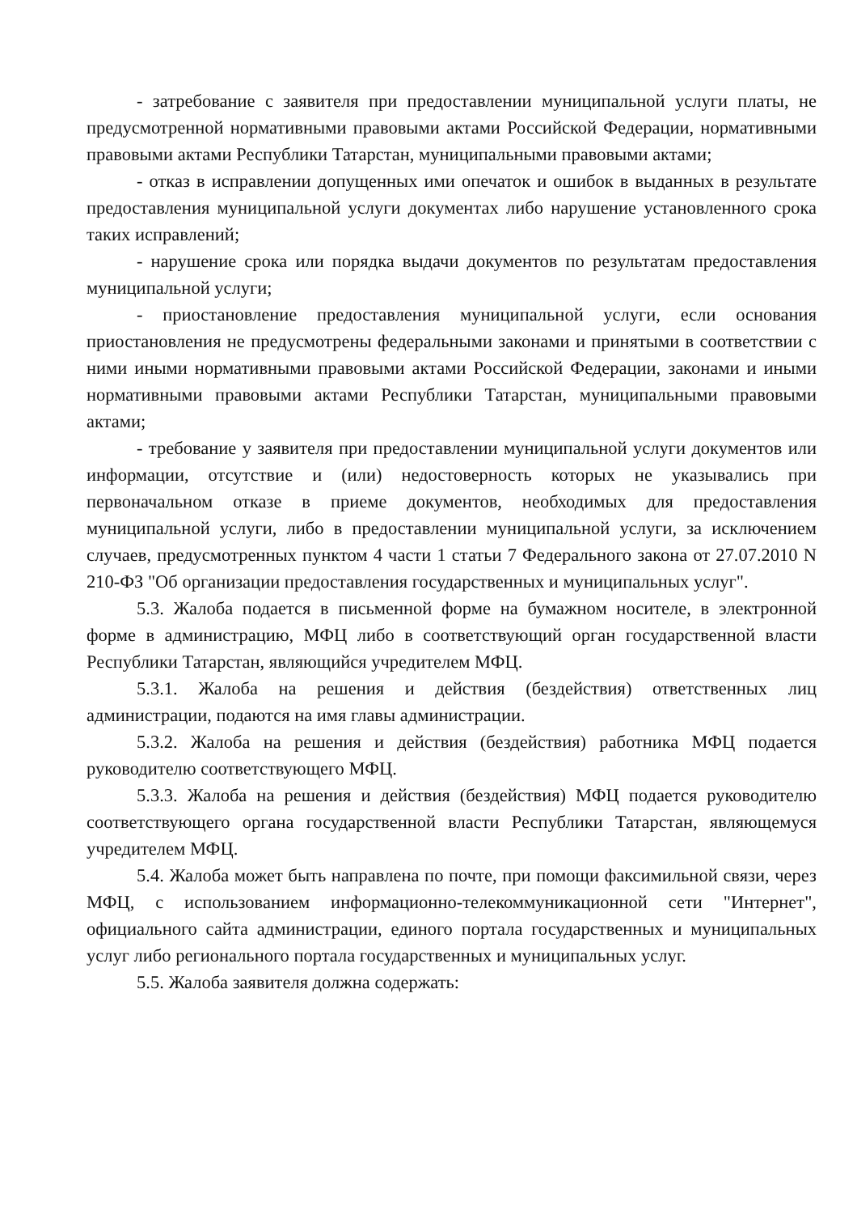- затребование с заявителя при предоставлении муниципальной услуги платы, не предусмотренной нормативными правовыми актами Российской Федерации, нормативными правовыми актами Республики Татарстан, муниципальными правовыми актами;
- отказ в исправлении допущенных ими опечаток и ошибок в выданных в результате предоставления муниципальной услуги документах либо нарушение установленного срока таких исправлений;
- нарушение срока или порядка выдачи документов по результатам предоставления муниципальной услуги;
- приостановление предоставления муниципальной услуги, если основания приостановления не предусмотрены федеральными законами и принятыми в соответствии с ними иными нормативными правовыми актами Российской Федерации, законами и иными нормативными правовыми актами Республики Татарстан, муниципальными правовыми актами;
- требование у заявителя при предоставлении муниципальной услуги документов или информации, отсутствие и (или) недостоверность которых не указывались при первоначальном отказе в приеме документов, необходимых для предоставления муниципальной услуги, либо в предоставлении муниципальной услуги, за исключением случаев, предусмотренных пунктом 4 части 1 статьи 7 Федерального закона от 27.07.2010 N 210-ФЗ "Об организации предоставления государственных и муниципальных услуг".
5.3. Жалоба подается в письменной форме на бумажном носителе, в электронной форме в администрацию, МФЦ либо в соответствующий орган государственной власти Республики Татарстан, являющийся учредителем МФЦ.
5.3.1. Жалоба на решения и действия (бездействия) ответственных лиц администрации, подаются на имя главы администрации.
5.3.2. Жалоба на решения и действия (бездействия) работника МФЦ подается руководителю соответствующего МФЦ.
5.3.3. Жалоба на решения и действия (бездействия) МФЦ подается руководителю соответствующего органа государственной власти Республики Татарстан, являющемуся учредителем МФЦ.
5.4. Жалоба может быть направлена по почте, при помощи факсимильной связи, через МФЦ, с использованием информационно-телекоммуникационной сети "Интернет", официального сайта администрации, единого портала государственных и муниципальных услуг либо регионального портала государственных и муниципальных услуг.
5.5. Жалоба заявителя должна содержать: